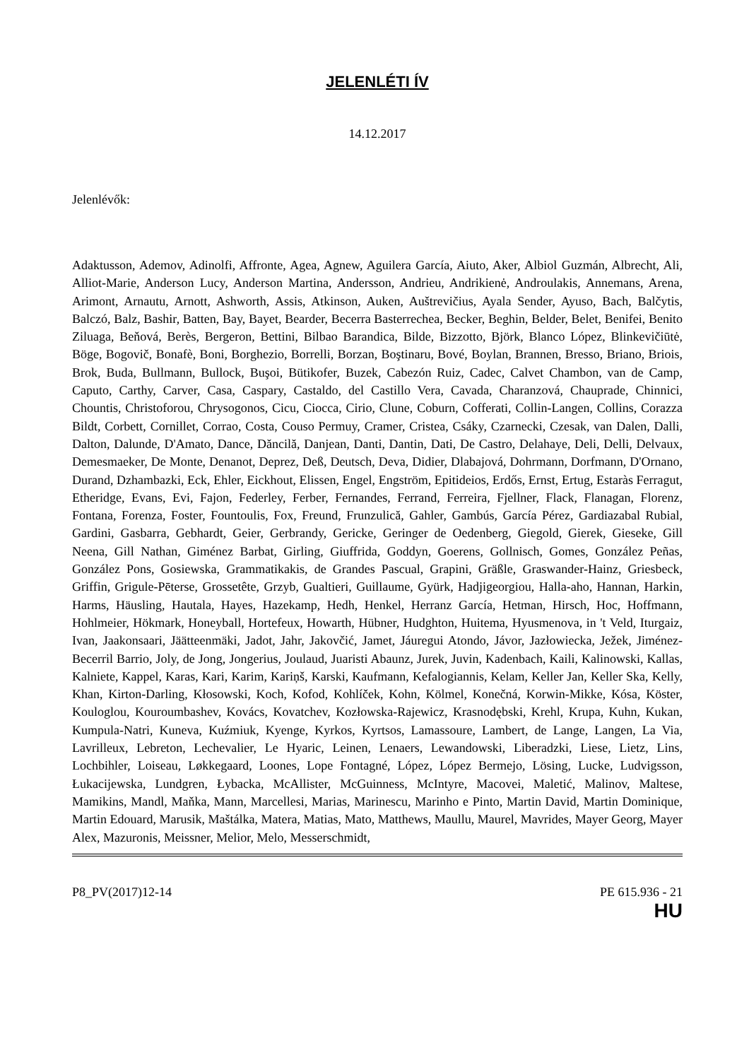JELENLÉTI ÍV
14.12.2017
Jelenlévők:
Adaktusson, Ademov, Adinolfi, Affronte, Agea, Agnew, Aguilera García, Aiuto, Aker, Albiol Guzmán, Albrecht, Ali, Alliot-Marie, Anderson Lucy, Anderson Martina, Andersson, Andrieu, Andrikienė, Androulakis, Annemans, Arena, Arimont, Arnautu, Arnott, Ashworth, Assis, Atkinson, Auken, Auštrevičius, Ayala Sender, Ayuso, Bach, Balčytis, Balczó, Balz, Bashir, Batten, Bay, Bayet, Bearder, Becerra Basterrechea, Becker, Beghin, Belder, Belet, Benifei, Benito Ziluaga, Beňová, Berès, Bergeron, Bettini, Bilbao Barandica, Bilde, Bizzotto, Björk, Blanco López, Blinkevičiūtė, Böge, Bogovič, Bonafè, Boni, Borghezio, Borrelli, Borzan, Boştinaru, Bové, Boylan, Brannen, Bresso, Briano, Briois, Brok, Buda, Bullmann, Bullock, Buşoi, Bütikofer, Buzek, Cabezón Ruiz, Cadec, Calvet Chambon, van de Camp, Caputo, Carthy, Carver, Casa, Caspary, Castaldo, del Castillo Vera, Cavada, Charanzová, Chauprade, Chinnici, Chountis, Christoforou, Chrysogonos, Cicu, Ciocca, Cirio, Clune, Coburn, Cofferati, Collin-Langen, Collins, Corazza Bildt, Corbett, Cornillet, Corrao, Costa, Couso Permuy, Cramer, Cristea, Csáky, Czarnecki, Czesak, van Dalen, Dalli, Dalton, Dalunde, D'Amato, Dance, Dăncilă, Danjean, Danti, Dantin, Dati, De Castro, Delahaye, Deli, Delli, Delvaux, Demesmaeker, De Monte, Denanot, Deprez, Deß, Deutsch, Deva, Didier, Dlabajová, Dohrmann, Dorfmann, D'Ornano, Durand, Dzhambazki, Eck, Ehler, Eickhout, Elissen, Engel, Engström, Epitideios, Erdős, Ernst, Ertug, Estaràs Ferragut, Etheridge, Evans, Evi, Fajon, Federley, Ferber, Fernandes, Ferrand, Ferreira, Fjellner, Flack, Flanagan, Florenz, Fontana, Forenza, Foster, Fountoulis, Fox, Freund, Frunzulică, Gahler, Gambús, García Pérez, Gardiazabal Rubial, Gardini, Gasbarra, Gebhardt, Geier, Gerbrandy, Gericke, Geringer de Oedenberg, Giegold, Gierek, Gieseke, Gill Neena, Gill Nathan, Giménez Barbat, Girling, Giuffrida, Goddyn, Goerens, Gollnisch, Gomes, González Peñas, González Pons, Gosiewska, Grammatikakis, de Grandes Pascual, Grapini, Gräßle, Graswander-Hainz, Griesbeck, Griffin, Grigule-Pēterse, Grossetête, Grzyb, Gualtieri, Guillaume, Gyürk, Hadjigeorgiou, Halla-aho, Hannan, Harkin, Harms, Häusling, Hautala, Hayes, Hazekamp, Hedh, Henkel, Herranz García, Hetman, Hirsch, Hoc, Hoffmann, Hohlmeier, Hökmark, Honeyball, Hortefeux, Howarth, Hübner, Hudghton, Huitema, Hyusmenova, in 't Veld, Iturgaiz, Ivan, Jaakonsaari, Jäätteenmäki, Jadot, Jahr, Jakovčić, Jamet, Jáuregui Atondo, Jávor, Jazłowiecka, Ježek, Jiménez-Becerril Barrio, Joly, de Jong, Jongerius, Joulaud, Juaristi Abaunz, Jurek, Juvin, Kadenbach, Kaili, Kalinowski, Kallas, Kalniete, Kappel, Karas, Kari, Karim, Kariņš, Karski, Kaufmann, Kefalogiannis, Kelam, Keller Jan, Keller Ska, Kelly, Khan, Kirton-Darling, Kłosowski, Koch, Kofod, Kohlíček, Kohn, Kölmel, Konečná, Korwin-Mikke, Kósa, Köster, Kouloglou, Kouroumbashev, Kovács, Kovatchev, Kozłowska-Rajewicz, Krasnodębski, Krehl, Krupa, Kuhn, Kukan, Kumpula-Natri, Kuneva, Kuźmiuk, Kyenge, Kyrkos, Kyrtsos, Lamassoure, Lambert, de Lange, Langen, La Via, Lavrilleux, Lebreton, Lechevalier, Le Hyaric, Leinen, Lenaers, Lewandowski, Liberadzki, Liese, Lietz, Lins, Lochbihler, Loiseau, Løkkegaard, Loones, Lope Fontagné, López, López Bermejo, Lösing, Lucke, Ludvigsson, Łukacijewska, Lundgren, Łybacka, McAllister, McGuinness, McIntyre, Macovei, Maletić, Malinov, Maltese, Mamikins, Mandl, Maňka, Mann, Marcellesi, Marias, Marinescu, Marinho e Pinto, Martin David, Martin Dominique, Martin Edouard, Marusik, Maštálka, Matera, Matias, Mato, Matthews, Maullu, Maurel, Mavrides, Mayer Georg, Mayer Alex, Mazuronis, Meissner, Melior, Melo, Messerschmidt,
P8_PV(2017)12-14 PE 615.936 - 21
HU